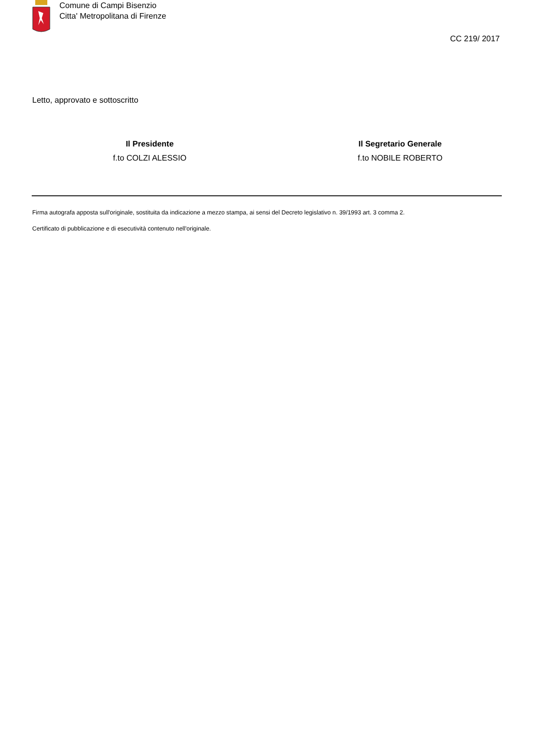Comune di Campi Bisenzio
Citta' Metropolitana di Firenze
CC 219/ 2017
Letto, approvato e sottoscritto
Il Presidente
f.to COLZI ALESSIO
Il Segretario Generale
f.to NOBILE ROBERTO
Firma autografa apposta sull'originale, sostituita da indicazione a mezzo stampa, ai sensi del Decreto legislativo n. 39/1993 art. 3 comma 2.
Certificato di pubblicazione e di esecutività contenuto nell'originale.